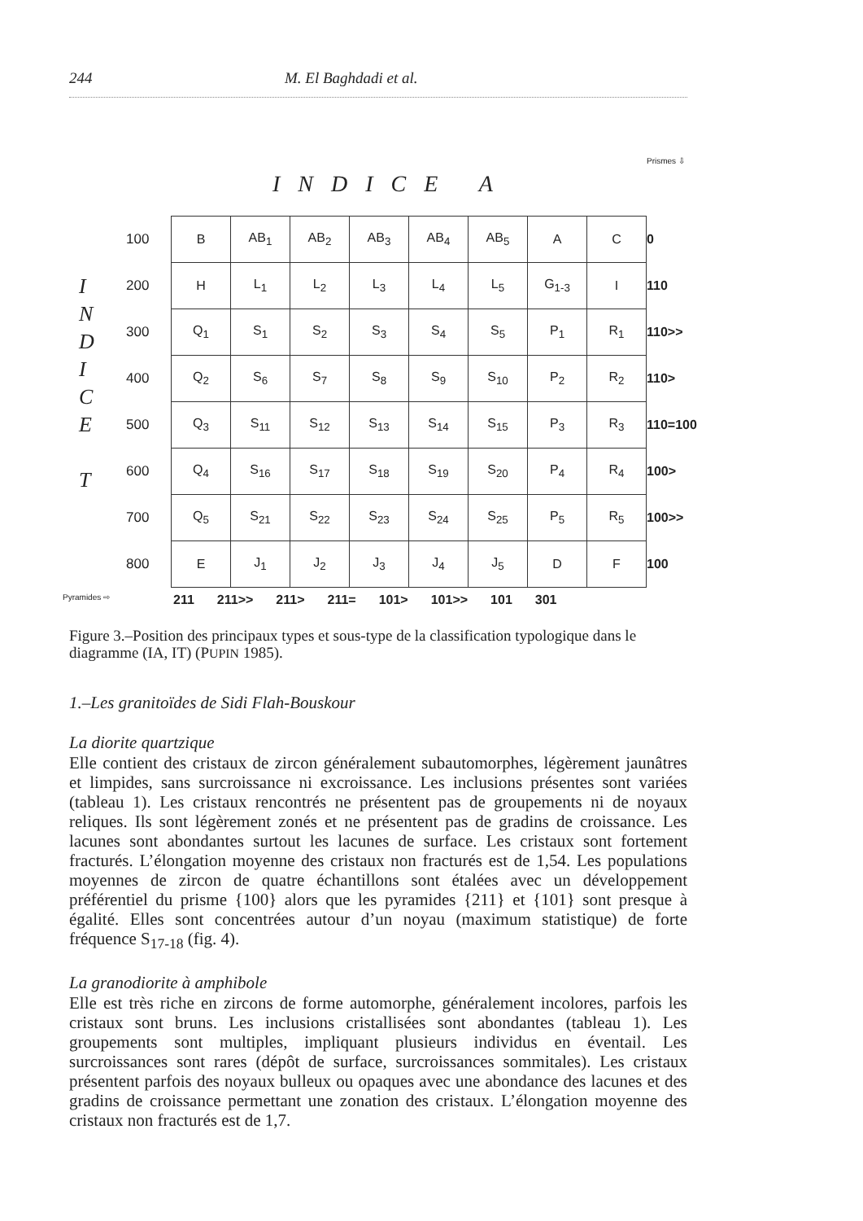244 M. El Baghdadi et al.
INDICE A
Prismes ⇩
I N D I C E
T
100
200
300
400
500
600
700
800
| B | AB<sub>1</sub> | AB<sub>2</sub> | AB<sub>3</sub> | AB<sub>4</sub> | AB<sub>5</sub> | A | C |
| H | L<sub>1</sub> | L<sub>2</sub> | L<sub>3</sub> | L<sub>4</sub> | L<sub>5</sub> | G<sub>1-3</sub> | I |
| Q<sub>1</sub> | S<sub>1</sub> | S<sub>2</sub> | S<sub>3</sub> | S<sub>4</sub> | S<sub>5</sub> | P<sub>1</sub> | R<sub>1</sub> |
| Q<sub>2</sub> | S<sub>6</sub> | S<sub>7</sub> | S<sub>8</sub> | S<sub>9</sub> | S<sub>10</sub> | P<sub>2</sub> | R<sub>2</sub> |
| Q<sub>3</sub> | S<sub>11</sub> | S<sub>12</sub> | S<sub>13</sub> | S<sub>14</sub> | S<sub>15</sub> | P<sub>3</sub> | R<sub>3</sub> |
| Q<sub>4</sub> | S<sub>16</sub> | S<sub>17</sub> | S<sub>18</sub> | S<sub>19</sub> | S<sub>20</sub> | P<sub>4</sub> | R<sub>4</sub> |
| Q<sub>5</sub> | S<sub>21</sub> | S<sub>22</sub> | S<sub>23</sub> | S<sub>24</sub> | S<sub>25</sub> | P<sub>5</sub> | R<sub>5</sub> |
| E | J<sub>1</sub> | J<sub>2</sub> | J<sub>3</sub> | J<sub>4</sub> | J<sub>5</sub> | D | F |
0
110
110>>
110>
110=100
100>
100>>
100
Pyramides ⇨ 211 211>> 211> 211= 101> 101>> 101 301
Figure 3.–Position des principaux types et sous-type de la classification typologique dans le diagramme (IA, IT) (PUPIN 1985).
1.–Les granitoïdes de Sidi Flah-Bouskour
La diorite quartzique
Elle contient des cristaux de zircon généralement subautomorphes, légèrement jaunâtres et limpides, sans surcroissance ni excroissance. Les inclusions présentes sont variées (tableau 1). Les cristaux rencontrés ne présentent pas de groupements ni de noyaux reliques. Ils sont légèrement zonés et ne présentent pas de gradins de croissance. Les lacunes sont abondantes surtout les lacunes de surface. Les cristaux sont fortement fracturés. L’élongation moyenne des cristaux non fracturés est de 1,54. Les populations moyennes de zircon de quatre échantillons sont étalées avec un développement préférentiel du prisme {100} alors que les pyramides {211} et {101} sont presque à égalité. Elles sont concentrées autour d’un noyau (maximum statistique) de forte fréquence S<sub>17-18</sub> (fig. 4).
La granodiorite à amphibole
Elle est très riche en zircons de forme automorphe, généralement incolores, parfois les cristaux sont bruns. Les inclusions cristallisées sont abondantes (tableau 1). Les groupements sont multiples, impliquant plusieurs individus en éventail. Les surcroissances sont rares (dépôt de surface, surcroissances sommitales). Les cristaux présentent parfois des noyaux bulleux ou opaques avec une abondance des lacunes et des gradins de croissance permettant une zonation des cristaux. L’élongation moyenne des cristaux non fracturés est de 1,7.